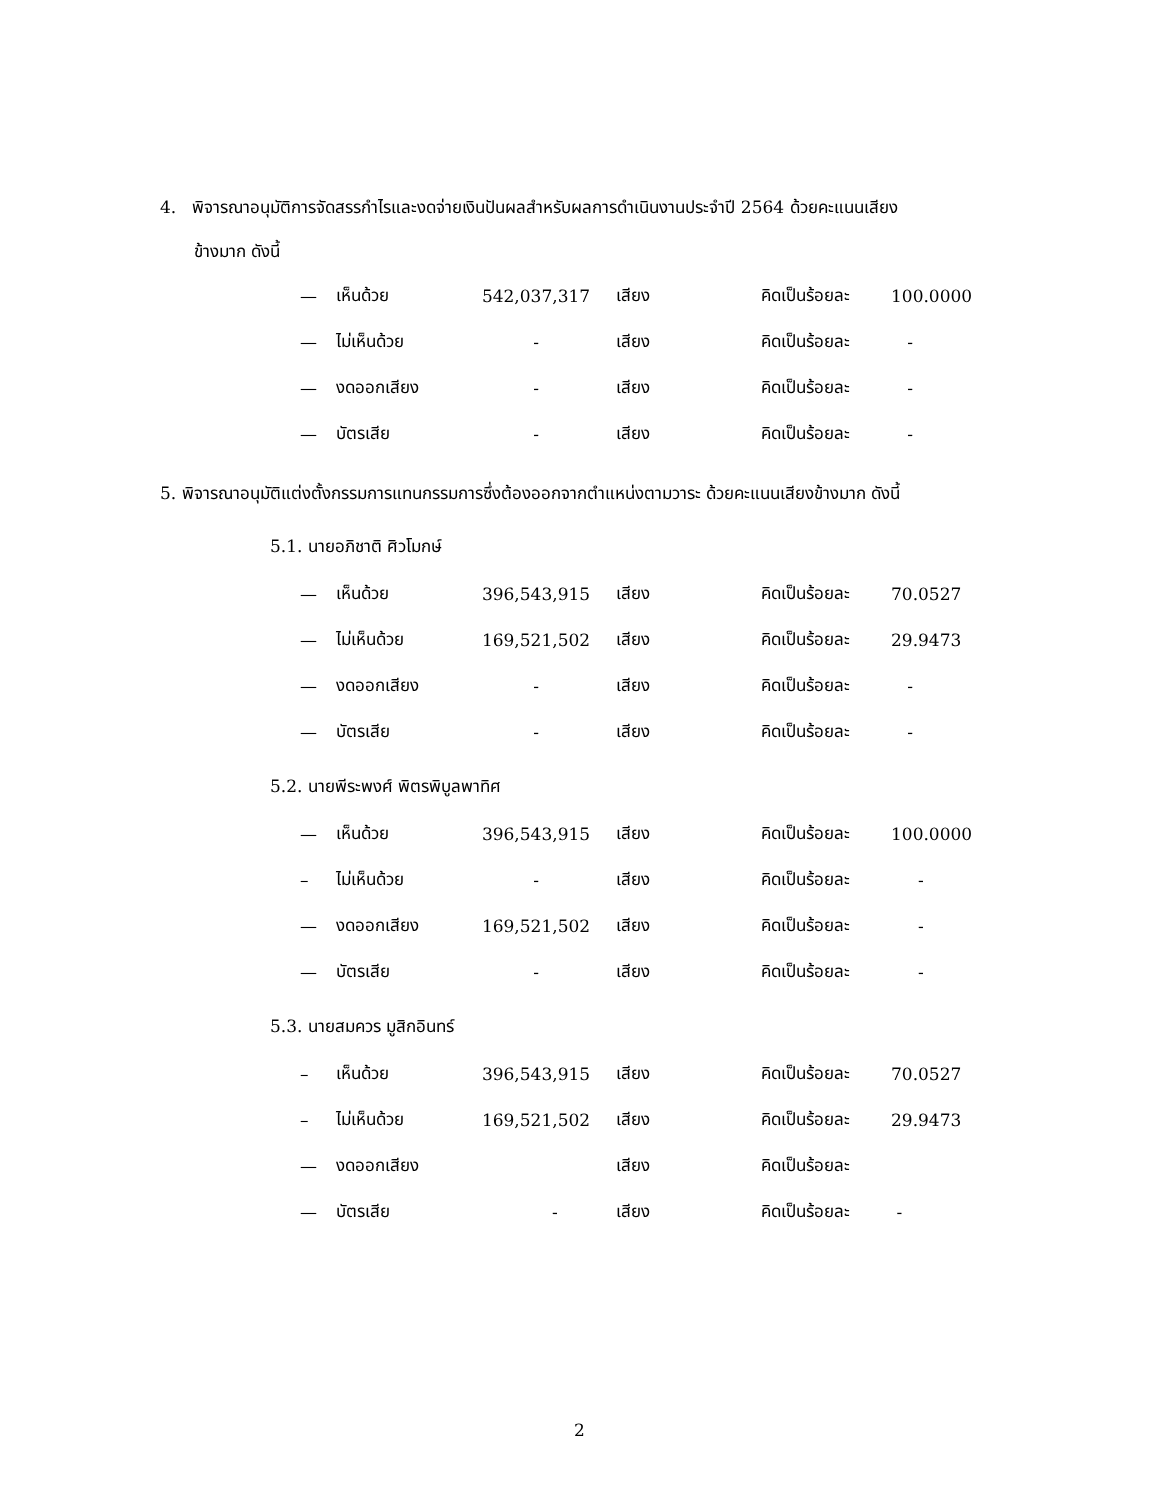4. พิจารณาอนุมัติการจัดสรรกำไรและงดจ่ายเงินปันผลสำหรับผลการดำเนินงานประจำปี 2564 ด้วยคะแนนเสียง
ข้างมาก ดังนี้
| — | เห็นด้วย | 542,037,317 | เสียง | คิดเป็นร้อยละ | 100.0000 |
| — | ไม่เห็นด้วย | - | เสียง | คิดเป็นร้อยละ | - |
| — | งดออกเสียง | - | เสียง | คิดเป็นร้อยละ | - |
| — | บัตรเสีย | - | เสียง | คิดเป็นร้อยละ | - |
5. พิจารณาอนุมัติแต่งตั้งกรรมการแทนกรรมการซึ่งต้องออกจากตำแหน่งตามวาระ ด้วยคะแนนเสียงข้างมาก ดังนี้
5.1. นายอภิชาติ ศิวโมกษ์
| — | เห็นด้วย | 396,543,915 | เสียง | คิดเป็นร้อยละ | 70.0527 |
| — | ไม่เห็นด้วย | 169,521,502 | เสียง | คิดเป็นร้อยละ | 29.9473 |
| — | งดออกเสียง | - | เสียง | คิดเป็นร้อยละ | - |
| — | บัตรเสีย | - | เสียง | คิดเป็นร้อยละ | - |
5.2. นายพีระพงศ์ พิตรพิบูลพาทิศ
| — | เห็นด้วย | 396,543,915 | เสียง | คิดเป็นร้อยละ | 100.0000 |
| – | ไม่เห็นด้วย | - | เสียง | คิดเป็นร้อยละ | - |
| — | งดออกเสียง | 169,521,502 | เสียง | คิดเป็นร้อยละ | - |
| — | บัตรเสีย | - | เสียง | คิดเป็นร้อยละ | - |
5.3. นายสมควร มูสิกอินทร์
| – | เห็นด้วย | 396,543,915 | เสียง | คิดเป็นร้อยละ | 70.0527 |
| – | ไม่เห็นด้วย | 169,521,502 | เสียง | คิดเป็นร้อยละ | 29.9473 |
| — | งดออกเสียง | | เสียง | คิดเป็นร้อยละ | |
| — | บัตรเสีย | - | เสียง | คิดเป็นร้อยละ | - |
2